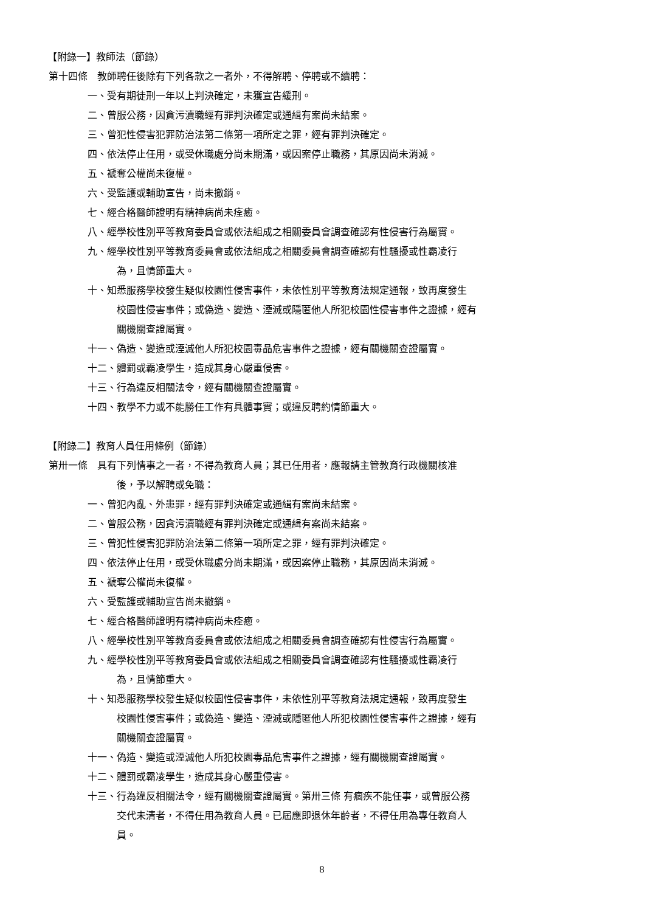【附錄一】教師法（節錄）
第十四條　教師聘任後除有下列各款之一者外，不得解聘、停聘或不續聘：
一、受有期徒刑一年以上判決確定，未獲宣告緩刑。
二、曾服公務，因貪污瀆職經有罪判決確定或通緝有案尚未結案。
三、曾犯性侵害犯罪防治法第二條第一項所定之罪，經有罪判決確定。
四、依法停止任用，或受休職處分尚未期滿，或因案停止職務，其原因尚未消滅。
五、褫奪公權尚未復權。
六、受監護或輔助宣告，尚未撤銷。
七、經合格醫師證明有精神病尚未痊癒。
八、經學校性別平等教育委員會或依法組成之相關委員會調查確認有性侵害行為屬實。
九、經學校性別平等教育委員會或依法組成之相關委員會調查確認有性騷擾或性霸凌行
為，且情節重大。
十、知悉服務學校發生疑似校園性侵害事件，未依性別平等教育法規定通報，致再度發生
校園性侵害事件；或偽造、變造、湮滅或隱匿他人所犯校園性侵害事件之證據，經有
關機關查證屬實。
十一、偽造、變造或湮滅他人所犯校園毒品危害事件之證據，經有關機關查證屬實。
十二、體罰或霸凌學生，造成其身心嚴重侵害。
十三、行為違反相關法令，經有關機關查證屬實。
十四、教學不力或不能勝任工作有具體事實；或違反聘約情節重大。
【附錄二】教育人員任用條例（節錄）
第卅一條　具有下列情事之一者，不得為教育人員；其已任用者，應報請主管教育行政機關核准
後，予以解聘或免職：
一、曾犯內亂、外患罪，經有罪判決確定或通緝有案尚未結案。
二、曾服公務，因貪污瀆職經有罪判決確定或通緝有案尚未結案。
三、曾犯性侵害犯罪防治法第二條第一項所定之罪，經有罪判決確定。
四、依法停止任用，或受休職處分尚未期滿，或因案停止職務，其原因尚未消滅。
五、褫奪公權尚未復權。
六、受監護或輔助宣告尚未撤銷。
七、經合格醫師證明有精神病尚未痊癒。
八、經學校性別平等教育委員會或依法組成之相關委員會調查確認有性侵害行為屬實。
九、經學校性別平等教育委員會或依法組成之相關委員會調查確認有性騷擾或性霸凌行
為，且情節重大。
十、知悉服務學校發生疑似校園性侵害事件，未依性別平等教育法規定通報，致再度發生
校園性侵害事件；或偽造、變造、湮滅或隱匿他人所犯校園性侵害事件之證據，經有
關機關查證屬實。
十一、偽造、變造或湮滅他人所犯校園毒品危害事件之證據，經有關機關查證屬實。
十二、體罰或霸凌學生，造成其身心嚴重侵害。
十三、行為違反相關法令，經有關機關查證屬實。第卅三條 有痼疾不能任事，或曾服公務
交代未清者，不得任用為教育人員。已屆應即退休年齡者，不得任用為專任教育人
員。
8